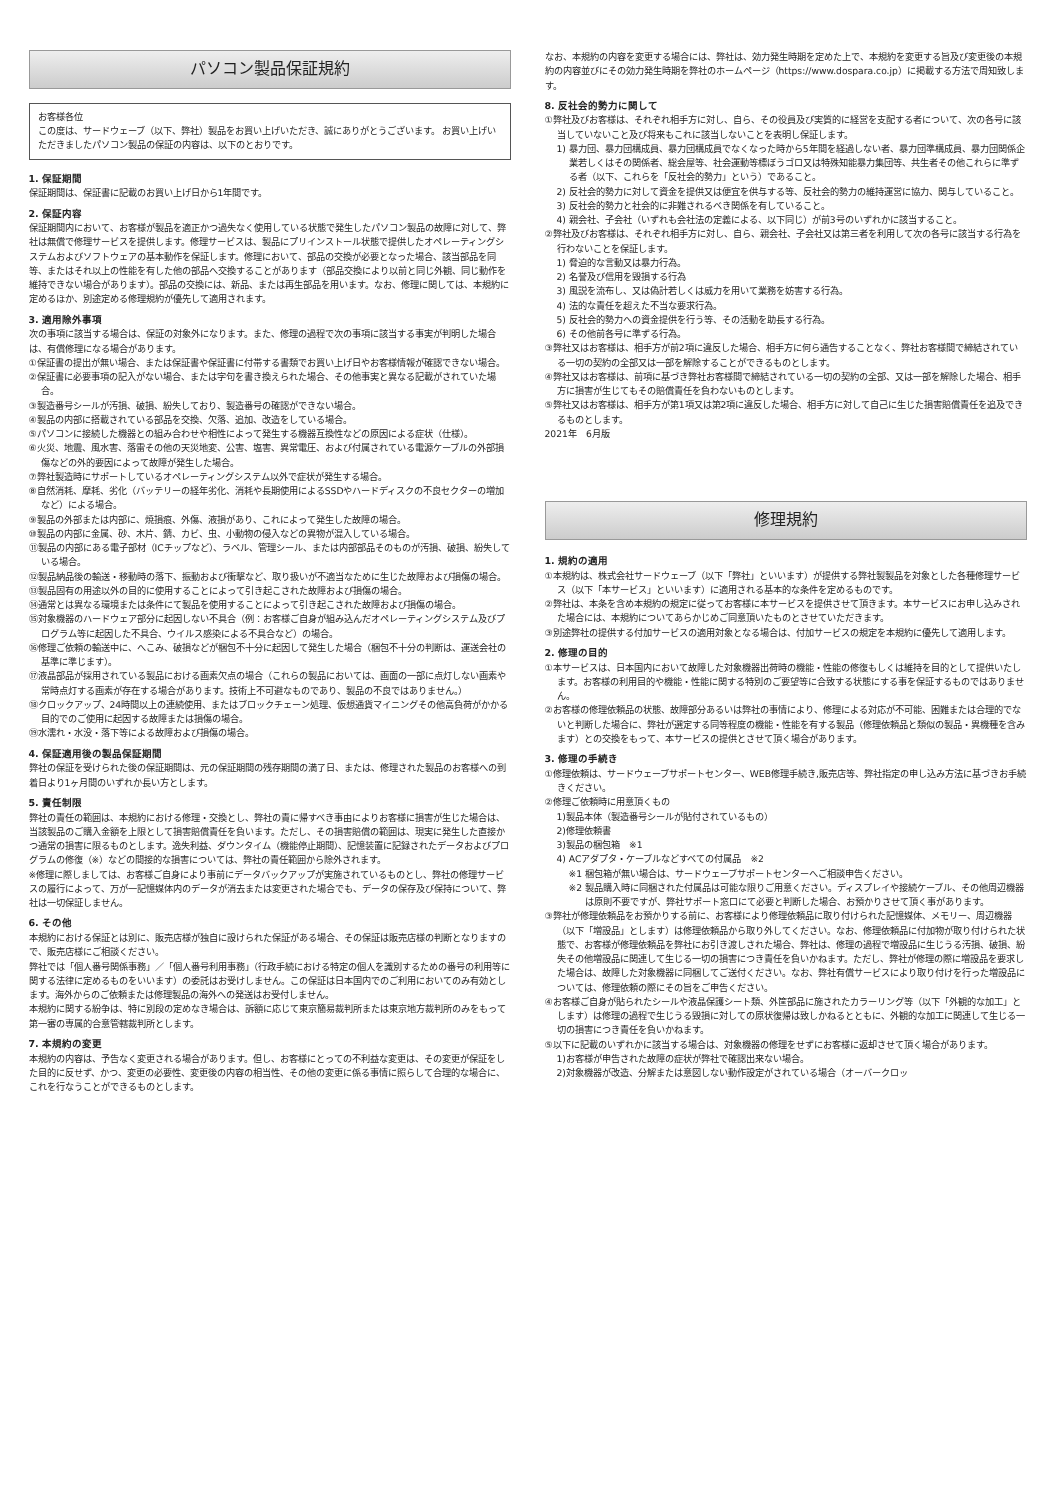パソコン製品保証規約
お客様各位
この度は、サードウェーブ（以下、弊社）製品をお買い上げいただき、誠にありがとうございます。 お買い上げいただきましたパソコン製品の保証の内容は、以下のとおりです。
1. 保証期間
保証期間は、保証書に記載のお買い上げ日から1年間です。
2. 保証内容
保証期間内において、お客様が製品を適正かつ過失なく使用している状態で発生したパソコン製品の故障に対して、弊社は無償で修理サービスを提供します。修理サービスは、製品にプリインストール状態で提供したオペレーティングシステムおよびソフトウェアの基本動作を保証します。修理において、部品の交換が必要となった場合、該当部品を同等、またはそれ以上の性能を有した他の部品へ交換することがあります（部品交換により以前と同じ外観、同じ動作を維持できない場合があります）。部品の交換には、新品、または再生部品を用います。なお、修理に関しては、本規約に定めるほか、別途定める修理規約が優先して適用されます。
3. 適用除外事項
次の事項に該当する場合は、保証の対象外になります。また、修理の過程で次の事項に該当する事実が判明した場合は、有償修理になる場合があります。
①保証書の提出が無い場合、または保証書や保証書に付帯する書類でお買い上げ日やお客様情報が確認できない場合。
②保証書に必要事項の記入がない場合、または字句を書き換えられた場合、その他事実と異なる記載がされていた場合。
③製造番号シールが汚損、破損、紛失しており、製造番号の確認ができない場合。
④製品の内部に搭載されている部品を交換、欠落、追加、改造をしている場合。
⑤パソコンに接続した機器との組み合わせや相性によって発生する機器互換性などの原因による症状（仕様）。
⑥火災、地震、風水害、落雷その他の天災地変、公害、塩害、異常電圧、および付属されている電源ケーブルの外部損傷などの外的要因によって故障が発生した場合。
⑦弊社製造時にサポートしているオペレーティングシステム以外で症状が発生する場合。
⑧自然消耗、摩耗、劣化（バッテリーの経年劣化、消耗や長期使用によるSSDやハードディスクの不良セクターの増加など）による場合。
⑨製品の外部または内部に、焼損痕、外傷、液損があり、これによって発生した故障の場合。
⑩製品の内部に金属、砂、木片、錆、カビ、虫、小動物の侵入などの異物が混入している場合。
⑪製品の内部にある電子部材（ICチップなど）、ラベル、管理シール、または内部部品そのものが汚損、破損、紛失している場合。
⑫製品納品後の輸送・移動時の落下、振動および衝撃など、取り扱いが不適当なために生じた故障および損傷の場合。
⑬製品固有の用途以外の目的に使用することによって引き起こされた故障および損傷の場合。
⑭通常とは異なる環境または条件にて製品を使用することによって引き起こされた故障および損傷の場合。
⑮対象機器のハードウェア部分に起因しない不具合（例：お客様ご自身が組み込んだオペレーティングシステム及びプログラム等に起因した不具合、ウイルス感染による不具合など）の場合。
⑯修理ご依頼の輸送中に、へこみ、破損などが梱包不十分に起因して発生した場合（梱包不十分の判断は、運送会社の基準に準じます）。
⑰液晶部品が採用されている製品における画素欠点の場合（これらの製品においては、画面の一部に点灯しない画素や常時点灯する画素が存在する場合があります。技術上不可避なものであり、製品の不良ではありません。）
⑱クロックアップ、24時間以上の連続使用、またはブロックチェーン処理、仮想通貨マイニングその他高負荷がかかる目的でのご使用に起因する故障または損傷の場合。
⑲水濡れ・水没・落下等による故障および損傷の場合。
4. 保証適用後の製品保証期間
弊社の保証を受けられた後の保証期間は、元の保証期間の残存期間の満了日、または、修理された製品のお客様への到着日より1ヶ月間のいずれか長い方とします。
5. 責任制限
弊社の責任の範囲は、本規約における修理・交換とし、弊社の責に帰すべき事由によりお客様に損害が生じた場合は、当該製品のご購入金額を上限として損害賠償責任を負います。ただし、その損害賠償の範囲は、現実に発生した直接かつ通常の損害に限るものとします。逸失利益、ダウンタイム（機能停止期間）、記憶装置に記録されたデータおよびプログラムの修復（※）などの間接的な損害については、弊社の責任範囲から除外されます。
※修理に際しましては、お客様ご自身により事前にデータバックアップが実施されているものとし、弊社の修理サービスの履行によって、万が一記憶媒体内のデータが消去または変更された場合でも、データの保存及び保持について、弊社は一切保証しません。
6. その他
本規約における保証とは別に、販売店様が独自に設けられた保証がある場合、その保証は販売店様の判断となりますので、販売店様にご相談ください。
弊社では「個人番号関係事務」／「個人番号利用事務」（行政手続における特定の個人を識別するための番号の利用等に関する法律に定めるものをいいます）の委託はお受けしません。この保証は日本国内でのご利用においてのみ有効とします。海外からのご依頼または修理製品の海外への発送はお受付しません。
本規約に関する紛争は、特に別段の定めなき場合は、訴額に応じて東京簡易裁判所または東京地方裁判所のみをもって第一審の専属的合意管轄裁判所とします。
7. 本規約の変更
本規約の内容は、予告なく変更される場合があります。但し、お客様にとっての不利益な変更は、その変更が保証をした目的に反せず、かつ、変更の必要性、変更後の内容の相当性、その他の変更に係る事情に照らして合理的な場合に、これを行なうことができるものとします。
なお、本規約の内容を変更する場合には、弊社は、効力発生時期を定めた上で、本規約を変更する旨及び変更後の本規約の内容並びにその効力発生時期を弊社のホームページ（https://www.dospara.co.jp）に掲載する方法で周知致します。
8. 反社会的勢力に関して
①弊社及びお客様は、それぞれ相手方に対し、自ら、その役員及び実質的に経営を支配する者について、次の各号に該当していないこと及び将来もこれに該当しないことを表明し保証します。
1) 暴力団、暴力団構成員、暴力団構成員でなくなった時から5年間を経過しない者、暴力団準構成員、暴力団関係企業若しくはその関係者、総会屋等、社会運動等標ぼうゴロ又は特殊知能暴力集団等、共生者その他これらに準ずる者（以下、これらを「反社会的勢力」という）であること。
2) 反社会的勢力に対して資金を提供又は便宜を供与する等、反社会的勢力の維持運営に協力、関与していること。
3) 反社会的勢力と社会的に非難されるべき関係を有していること。
4) 親会社、子会社（いずれも会社法の定義による、以下同じ）が前3号のいずれかに該当すること。
②弊社及びお客様は、それぞれ相手方に対し、自ら、親会社、子会社又は第三者を利用して次の各号に該当する行為を行わないことを保証します。
1) 脅迫的な言動又は暴力行為。
2) 名誉及び信用を毀損する行為
3) 風説を流布し、又は偽計若しくは威力を用いて業務を妨害する行為。
4) 法的な責任を超えた不当な要求行為。
5) 反社会的勢力への資金提供を行う等、その活動を助長する行為。
6) その他前各号に準ずる行為。
③弊社又はお客様は、相手方が前2項に違反した場合、相手方に何ら通告することなく、弊社お客様間で締結されている一切の契約の全部又は一部を解除することができるものとします。
④弊社又はお客様は、前項に基づき弊社お客様間で締結されている一切の契約の全部、又は一部を解除した場合、相手方に損害が生じてもその賠償責任を負わないものとします。
⑤弊社又はお客様は、相手方が第1項又は第2項に違反した場合、相手方に対して自己に生じた損害賠償責任を追及できるものとします。
2021年　6月版
修理規約
1. 規約の適用
①本規約は、株式会社サードウェーブ（以下「弊社」といいます）が提供する弊社製製品を対象とした各種修理サービス（以下「本サービス」といいます）に適用される基本的な条件を定めるものです。
②弊社は、本条を含め本規約の規定に従ってお客様に本サービスを提供させて頂きます。本サービスにお申し込みされた場合には、本規約についてあらかじめご同意頂いたものとさせていただきます。
③別途弊社の提供する付加サービスの適用対象となる場合は、付加サービスの規定を本規約に優先して適用します。
2. 修理の目的
①本サービスは、日本国内において故障した対象機器出荷時の機能・性能の修復もしくは維持を目的として提供いたします。お客様の利用目的や機能・性能に関する特別のご要望等に合致する状態にする事を保証するものではありません。
②お客様の修理依頼品の状態、故障部分あるいは弊社の事情により、修理による対応が不可能、困難または合理的でないと判断した場合に、弊社が選定する同等程度の機能・性能を有する製品（修理依頼品と類似の製品・異機種を含みます）との交換をもって、本サービスの提供とさせて頂く場合があります。
3. 修理の手続き
①修理依頼は、サードウェーブサポートセンター、WEB修理手続き,販売店等、弊社指定の申し込み方法に基づきお手続きください。
②修理ご依頼時に用意頂くもの
1)製品本体（製造番号シールが貼付されているもの）
2)修理依頼書
3)製品の梱包箱　※1
4) ACアダプタ・ケーブルなどすべての付属品　※2
※1 梱包箱が無い場合は、サードウェーブサポートセンターへご相談申告ください。
※2 製品購入時に同梱された付属品は可能な限りご用意ください。ディスプレイや接続ケーブル、その他周辺機器は原則不要ですが、弊社サポート窓口にて必要と判断した場合、お預かりさせて頂く事があります。
③弊社が修理依頼品をお預かりする前に、お客様により修理依頼品に取り付けられた記憶媒体、メモリー、周辺機器（以下「増設品」とします）は修理依頼品から取り外してください。なお、修理依頼品に付加物が取り付けられた状態で、お客様が修理依頼品を弊社にお引き渡しされた場合、弊社は、修理の過程で増設品に生じうる汚損、破損、紛失その他増設品に関連して生じる一切の損害につき責任を負いかねます。ただし、弊社が修理の際に増設品を要求した場合は、故障した対象機器に同梱してご送付ください。なお、弊社有償サービスにより取り付けを行った増設品については、修理依頼の際にその旨をご申告ください。
④お客様ご自身が貼られたシールや液晶保護シート類、外筐部品に施されたカラーリング等（以下「外観的な加工」とします）は修理の過程で生じうる毀損に対しての原状復帰は致しかねるとともに、外観的な加工に関連して生じる一切の損害につき責任を負いかねます。
⑤以下に記載のいずれかに該当する場合は、対象機器の修理をせずにお客様に返却させて頂く場合があります。
1)お客様が申告された故障の症状が弊社で確認出来ない場合。
2)対象機器が改造、分解または意図しない動作設定がされている場合（オーバークロッ